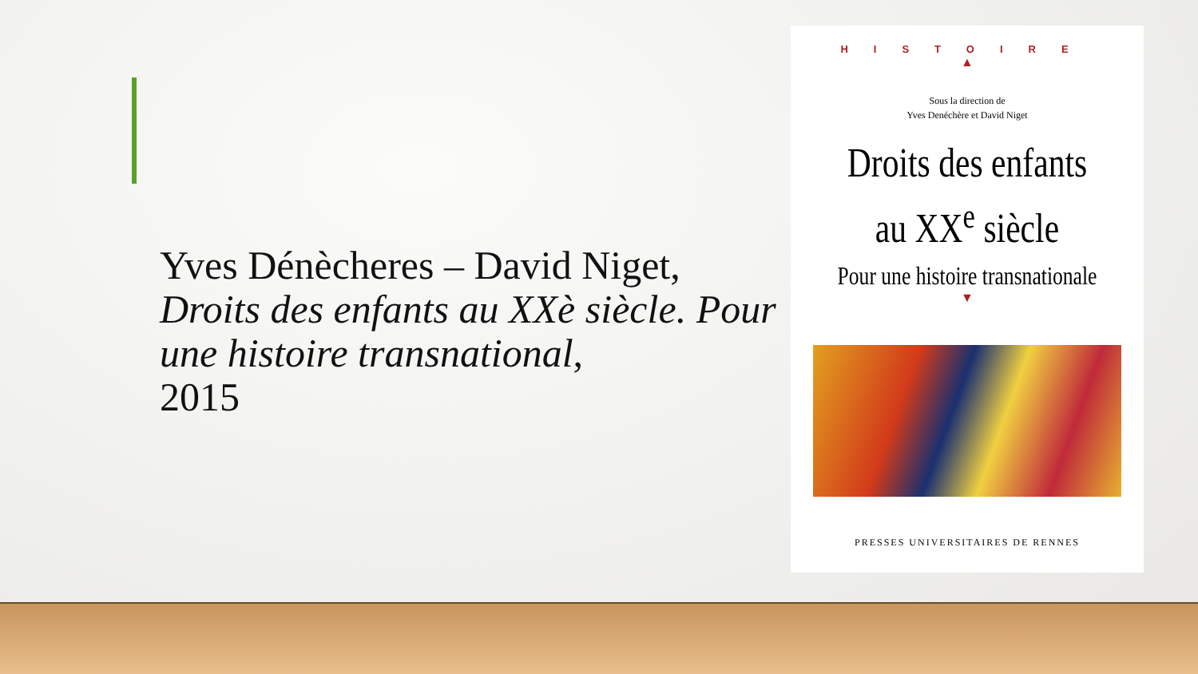Yves Dénècheres – David Niget,
Droits des enfants au XXè siècle. Pour une histoire transnational,
2015
HISTOIRE
▲
Sous la direction de
Yves Denéchère et David Niget
Droits des enfants
au XX<sup>e</sup> siècle
Pour une histoire transnationale
▼
PRESSES UNIVERSITAIRES DE RENNES